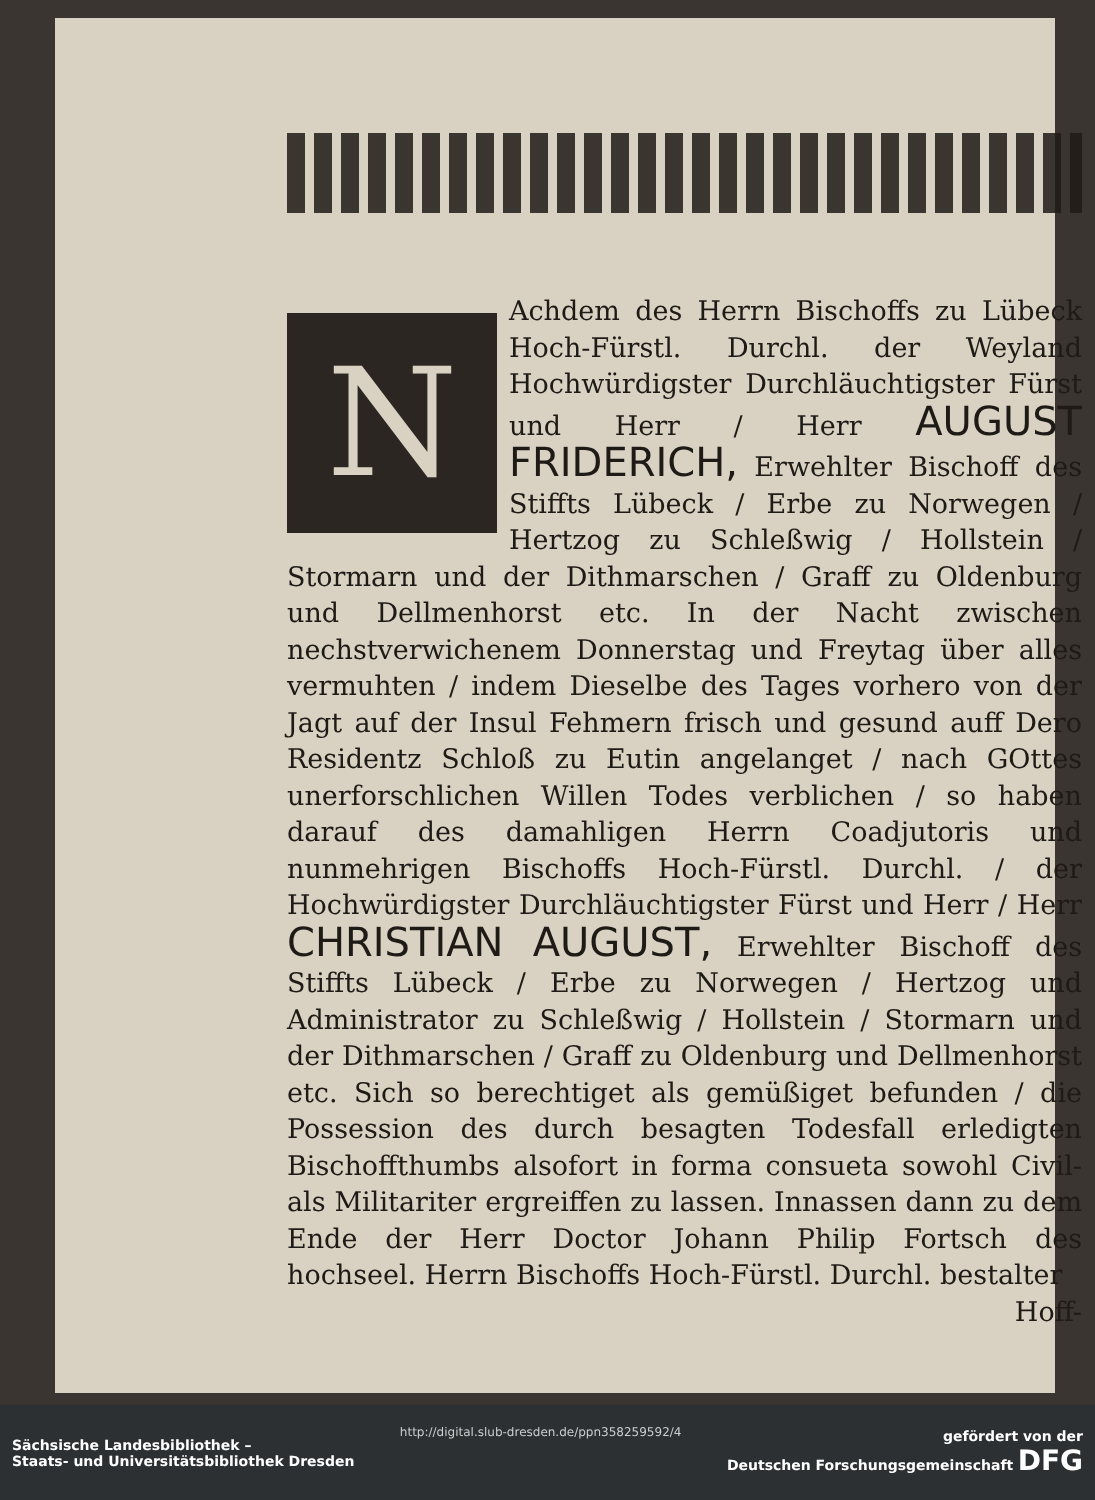N
Achdem des Herrn Bischoffs zu Lübeck Hoch-Fürstl. Durchl. der Weyland Hochwürdigster Durchläuchtigster Fürst und Herr / Herr AUGUST FRIDERICH, Erwehlter Bischoff des Stiffts Lübeck / Erbe zu Norwegen / Hertzog zu Schleßwig / Hollstein / Stormarn und der Dithmarschen / Graff zu Oldenburg und Dellmenhorst etc. In der Nacht zwischen nechstverwichenem Donnerstag und Freytag über alles vermuhten / indem Dieselbe des Tages vorhero von der Jagt auf der Insul Fehmern frisch und gesund auff Dero Residentz Schloß zu Eutin angelanget / nach GOttes unerforschlichen Willen Todes verblichen / so haben darauf des damahligen Herrn Coadjutoris und nunmehrigen Bischoffs Hoch-Fürstl. Durchl. / der Hochwürdigster Durchläuchtigster Fürst und Herr / Herr CHRISTIAN AUGUST, Erwehlter Bischoff des Stiffts Lübeck / Erbe zu Norwegen / Hertzog und Administrator zu Schleßwig / Hollstein / Stormarn und der Dithmarschen / Graff zu Oldenburg und Dellmenhorst etc. Sich so berechtiget als gemüßiget befunden / die Possession des durch besagten Todesfall erledigten Bischoffthumbs alsofort in forma consueta sowohl Civil- als Militariter ergreiffen zu lassen. Innassen dann zu dem Ende der Herr Doctor Johann Philip Fortsch des hochseel. Herrn Bischoffs Hoch-Fürstl. Durchl. bestalter
Hoff-
Sächsische Landesbibliothek –
Staats- und Universitätsbibliothek Dresden
http://digital.slub-dresden.de/ppn358259592/4
gefördert von der
Deutschen Forschungsgemeinschaft DFG